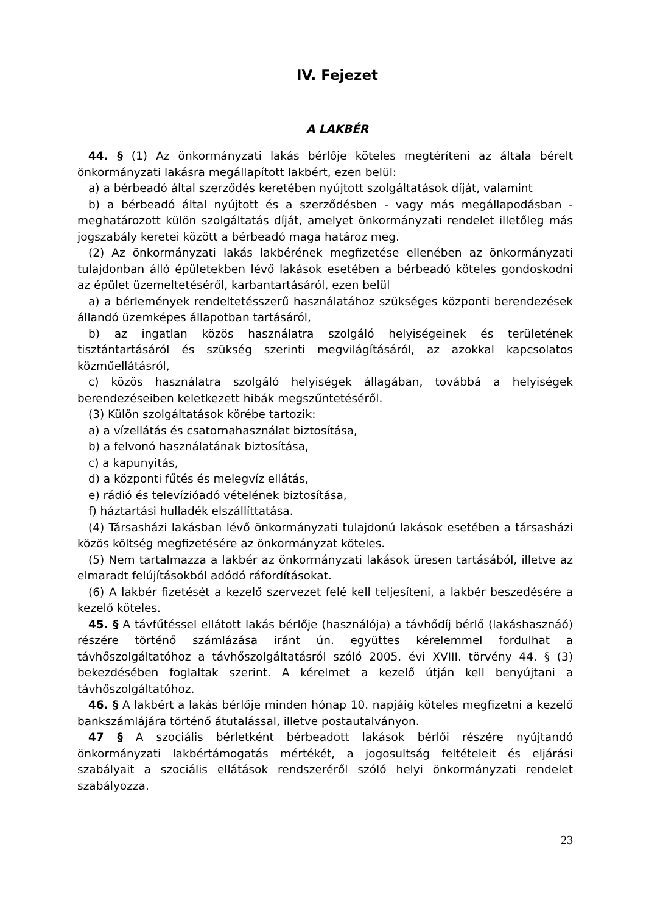IV. Fejezet
A LAKBÉR
44. § (1) Az önkormányzati lakás bérlője köteles megtéríteni az általa bérelt önkormányzati lakásra megállapított lakbért, ezen belül:
a) a bérbeadó által szerződés keretében nyújtott szolgáltatások díját, valamint
b) a bérbeadó által nyújtott és a szerződésben - vagy más megállapodásban - meghatározott külön szolgáltatás díját, amelyet önkormányzati rendelet illetőleg más jogszabály keretei között a bérbeadó maga határoz meg.
(2) Az önkormányzati lakás lakbérének megfizetése ellenében az önkormányzati tulajdonban álló épületekben lévő lakások esetében a bérbeadó köteles gondoskodni az épület üzemeltetéséről, karbantartásáról, ezen belül
a) a bérlemények rendeltetésszerű használatához szükséges központi berendezések állandó üzemképes állapotban tartásáról,
b) az ingatlan közös használatra szolgáló helyiségeinek és területének tisztántartásáról és szükség szerinti megvilágításáról, az azokkal kapcsolatos közműellátásról,
c) közös használatra szolgáló helyiségek állagában, továbbá a helyiségek berendezéseiben keletkezett hibák megszűntetéséről.
(3) Külön szolgáltatások körébe tartozik:
a) a vízellátás és csatornahasználat biztosítása,
b) a felvonó használatának biztosítása,
c) a kapunyitás,
d) a központi fűtés és melegvíz ellátás,
e) rádió és televízióadó vételének biztosítása,
f) háztartási hulladék elszállíttatása.
(4) Társasházi lakásban lévő önkormányzati tulajdonú lakások esetében a társasházi közös költség megfizetésére az önkormányzat köteles.
(5) Nem tartalmazza a lakbér az önkormányzati lakások üresen tartásából, illetve az elmaradt felújításokból adódó ráfordításokat.
(6) A lakbér fizetését a kezelő szervezet felé kell teljesíteni, a lakbér beszedésére a kezelő köteles.
45. § A távfűtéssel ellátott lakás bérlője (használója) a távhődíj bérlő (lakáshasznáó) részére történő számlázása iránt ún. együttes kérelemmel fordulhat a távhőszolgáltatóhoz a távhőszolgáltatásról szóló 2005. évi XVIII. törvény 44. § (3) bekezdésében foglaltak szerint. A kérelmet a kezelő útján kell benyújtani a távhőszolgáltatóhoz.
46. § A lakbért a lakás bérlője minden hónap 10. napjáig köteles megfizetni a kezelő bankszámlájára történő átutalással, illetve postautalványon.
47 § A szociális bérletként bérbeadott lakások bérlői részére nyújtandó önkormányzati lakbértámogatás mértékét, a jogosultság feltételeit és eljárási szabályait a szociális ellátások rendszeréről szóló helyi önkormányzati rendelet szabályozza.
23